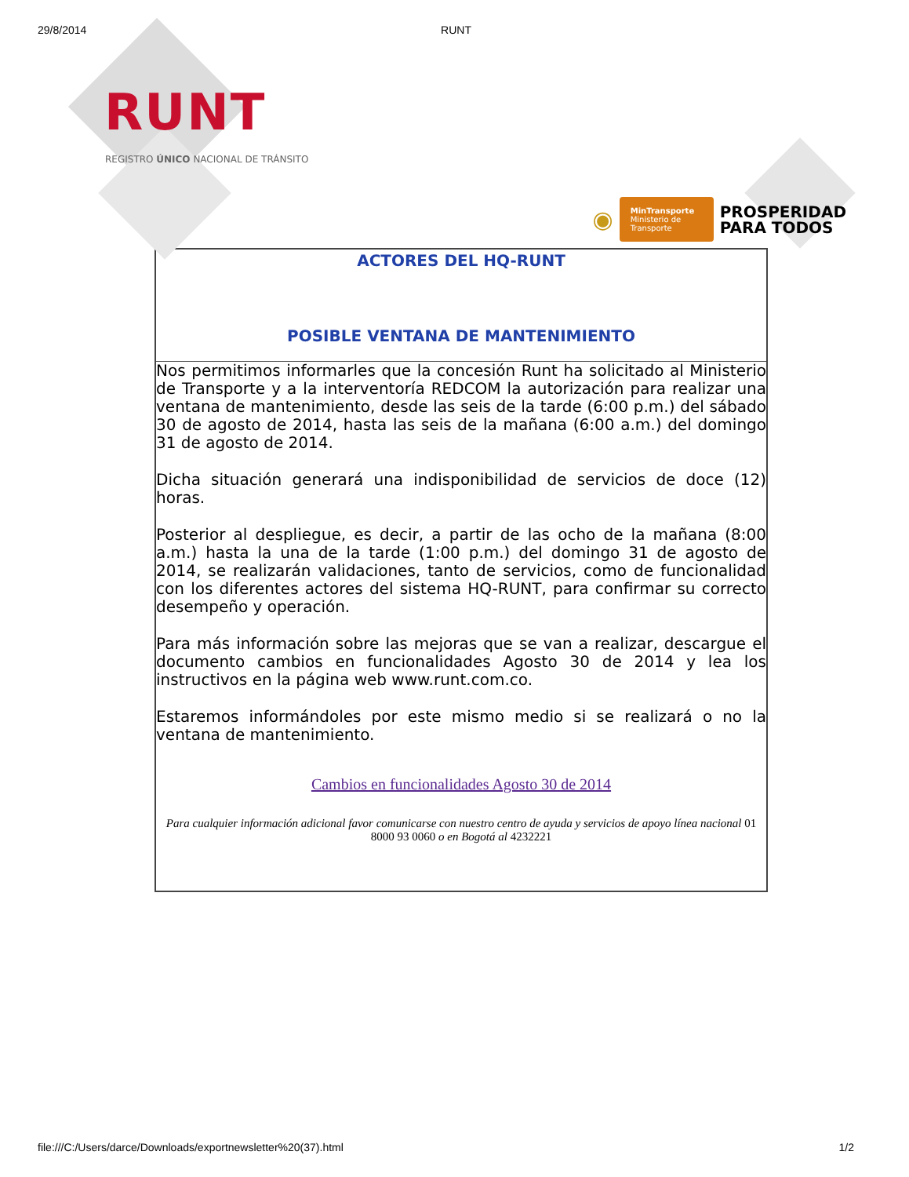29/8/2014 RUNT
RUNT
REGISTRO ÚNICO NACIONAL DE TRÁNSITO
◉
MinTransporte
Ministerio de Transporte
PROSPERIDAD
PARA TODOS
ACTORES DEL HQ-RUNT
POSIBLE VENTANA DE MANTENIMIENTO
Nos permitimos informarles que la concesión Runt ha solicitado al Ministerio de Transporte y a la interventoría REDCOM la autorización para realizar una ventana de mantenimiento, desde las seis de la tarde (6:00 p.m.) del sábado 30 de agosto de 2014, hasta las seis de la mañana (6:00 a.m.) del domingo 31 de agosto de 2014.
Dicha situación generará una indisponibilidad de servicios de doce (12) horas.
Posterior al despliegue, es decir, a partir de las ocho de la mañana (8:00 a.m.) hasta la una de la tarde (1:00 p.m.) del domingo 31 de agosto de 2014, se realizarán validaciones, tanto de servicios, como de funcionalidad con los diferentes actores del sistema HQ-RUNT, para confirmar su correcto desempeño y operación.
Para más información sobre las mejoras que se van a realizar, descargue el documento cambios en funcionalidades Agosto 30 de 2014 y lea los instructivos en la página web www.runt.com.co.
Estaremos informándoles por este mismo medio si se realizará o no la ventana de mantenimiento.
Cambios en funcionalidades Agosto 30 de 2014
Para cualquier información adicional favor comunicarse con nuestro centro de ayuda y servicios de apoyo línea nacional 01 8000 93 0060 o en Bogotá al 4232221
file:///C:/Users/darce/Downloads/exportnewsletter%20(37).html 1/2